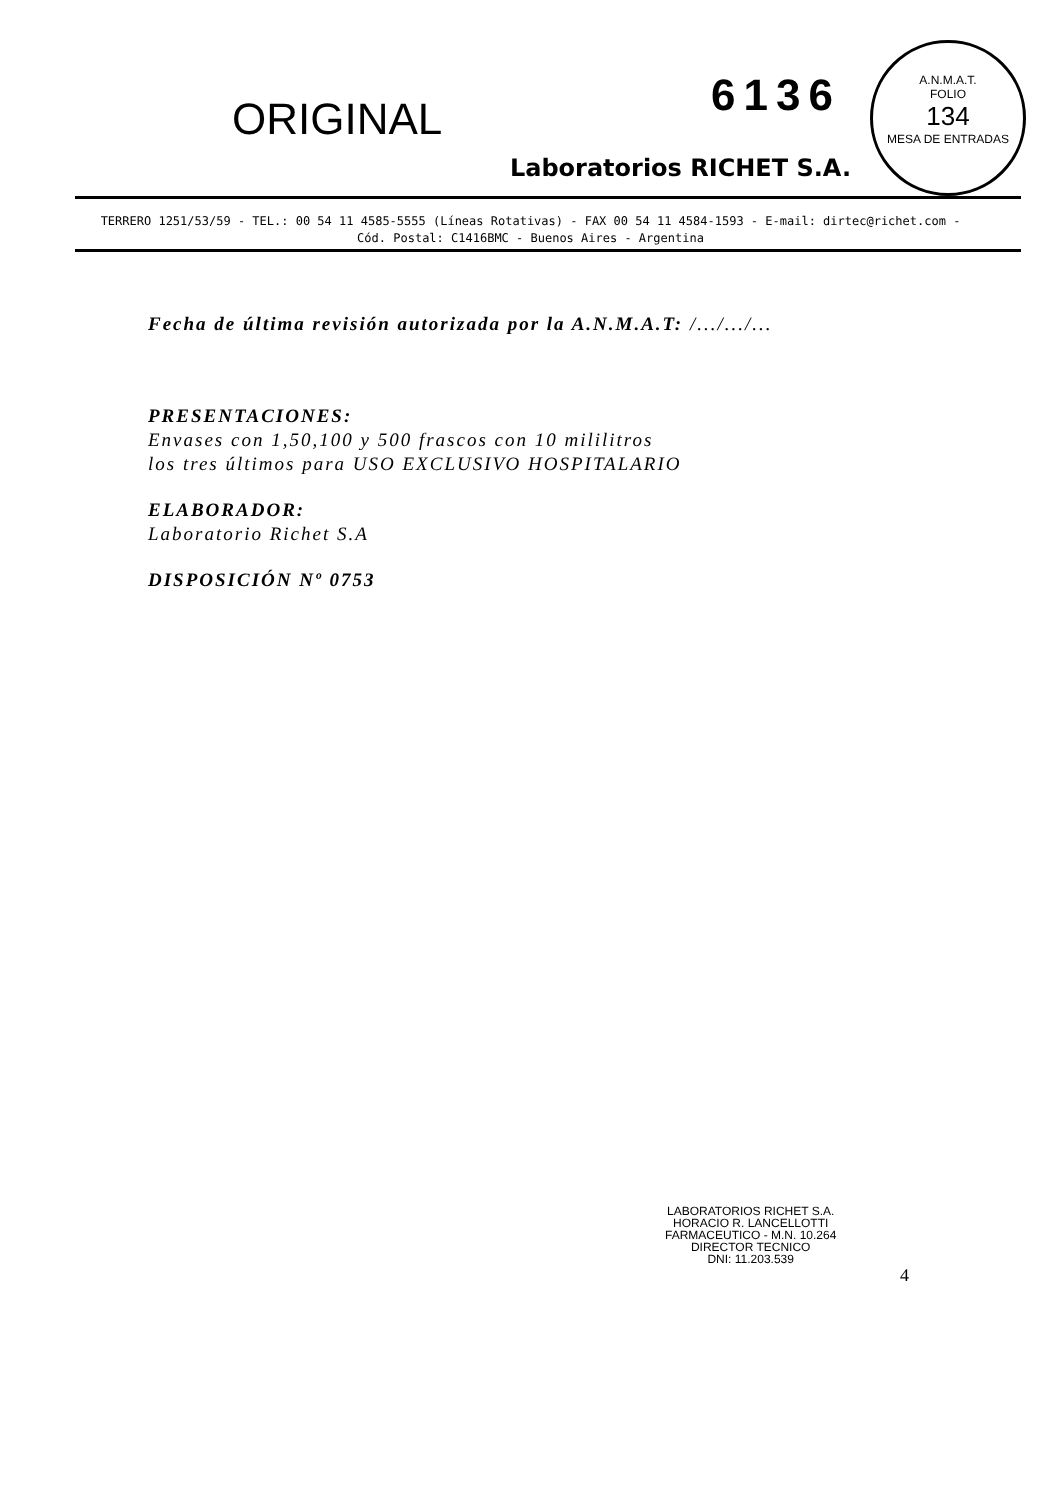A.N.M.A.T.
FOLIO
134
MESA DE ENTRADAS
ORIGINAL
6136
Laboratorios RICHET S.A.
TERRERO 1251/53/59 - TEL.: 00 54 11 4585-5555 (Líneas Rotativas) - FAX 00 54 11 4584-1593 - E-mail: dirtec@richet.com - Cód. Postal: C1416BMC - Buenos Aires - Argentina
Fecha de última revisión autorizada por la A.N.M.A.T: /.../.../...
PRESENTACIONES:
Envases con 1,50,100 y 500 frascos con 10 mililitros
los tres últimos para USO EXCLUSIVO HOSPITALARIO
ELABORADOR:
Laboratorio Richet S.A
DISPOSICIÓN Nº 0753
LABORATORIOS RICHET S.A.
HORACIO R. LANCELLOTTI
FARMACEUTICO - M.N. 10.264
DIRECTOR TECNICO
DNI: 11.203.539
4